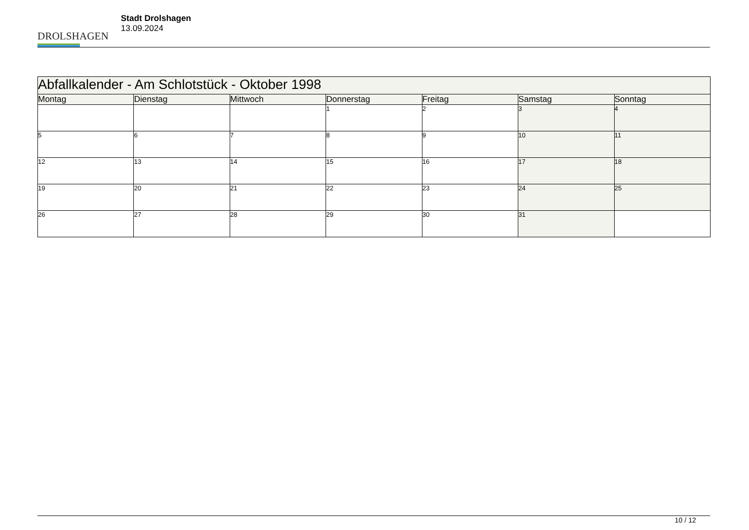DROLSHAGEN
Stadt Drolshagen
13.09.2024
| Abfallkalender - Am Schlotstück - Oktober 1998 | | | | | | |
| --- | --- | --- | --- | --- | --- | --- |
| Montag | Dienstag | Mittwoch | Donnerstag | Freitag | Samstag | Sonntag |
| | | | 1 | 2 | 3 | 4 |
| 5 | 6 | 7 | 8 | 9 | 10 | 11 |
| 12 | 13 | 14 | 15 | 16 | 17 | 18 |
| 19 | 20 | 21 | 22 | 23 | 24 | 25 |
| 26 | 27 | 28 | 29 | 30 | 31 | |
10 / 12